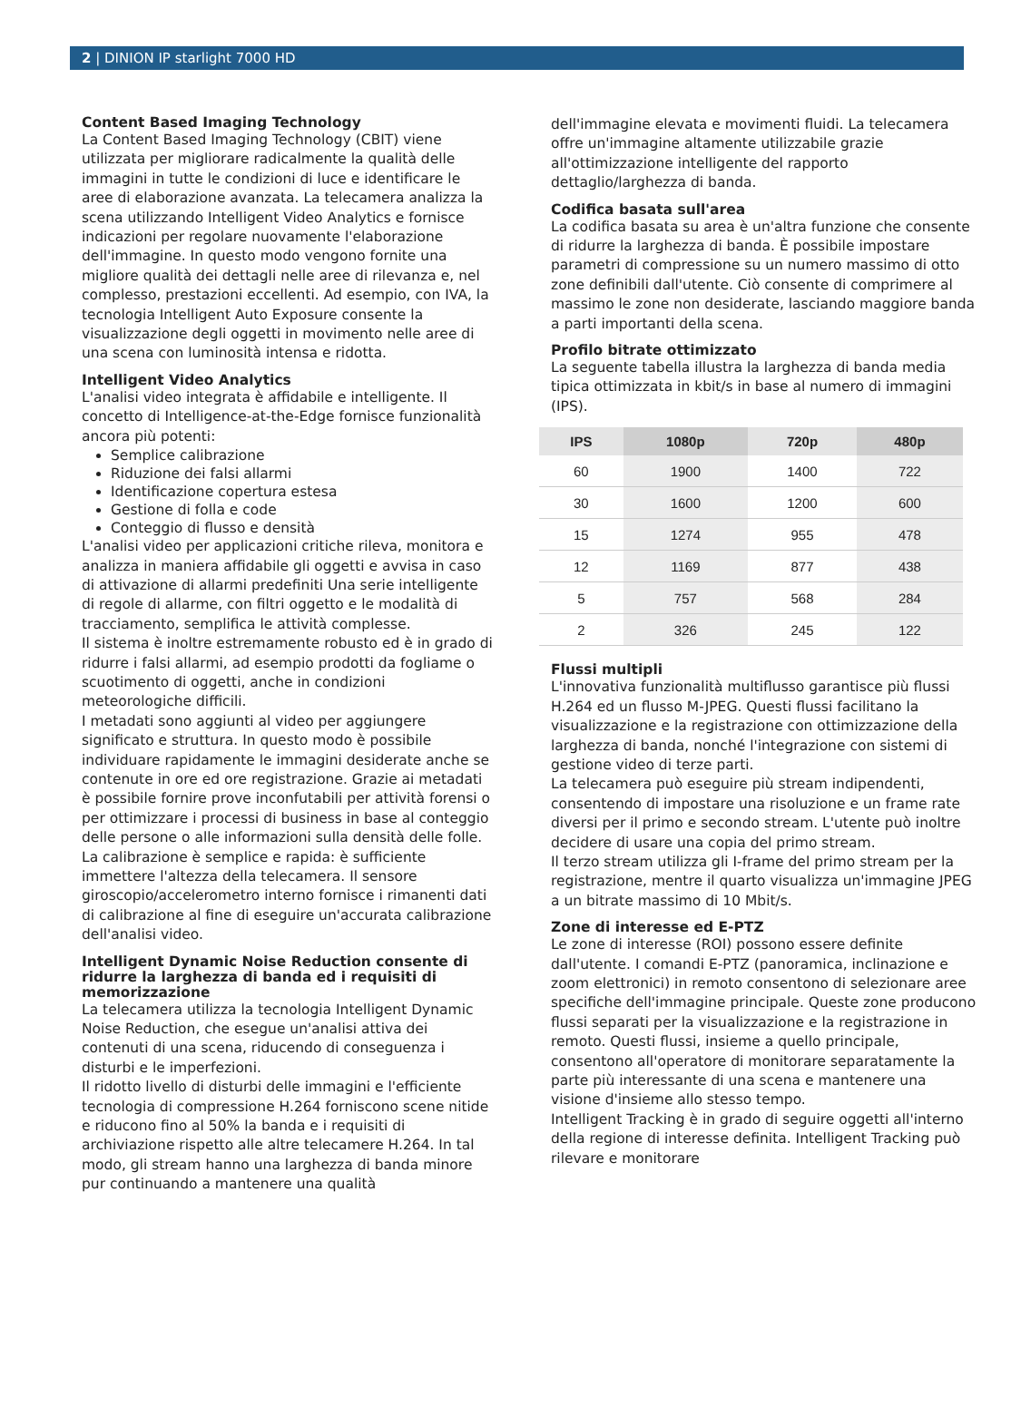2 | DINION IP starlight 7000 HD
Content Based Imaging Technology
La Content Based Imaging Technology (CBIT) viene utilizzata per migliorare radicalmente la qualità delle immagini in tutte le condizioni di luce e identificare le aree di elaborazione avanzata. La telecamera analizza la scena utilizzando Intelligent Video Analytics e fornisce indicazioni per regolare nuovamente l'elaborazione dell'immagine. In questo modo vengono fornite una migliore qualità dei dettagli nelle aree di rilevanza e, nel complesso, prestazioni eccellenti. Ad esempio, con IVA, la tecnologia Intelligent Auto Exposure consente la visualizzazione degli oggetti in movimento nelle aree di una scena con luminosità intensa e ridotta.
Intelligent Video Analytics
L'analisi video integrata è affidabile e intelligente. Il concetto di Intelligence-at-the-Edge fornisce funzionalità ancora più potenti:
Semplice calibrazione
Riduzione dei falsi allarmi
Identificazione copertura estesa
Gestione di folla e code
Conteggio di flusso e densità
L'analisi video per applicazioni critiche rileva, monitora e analizza in maniera affidabile gli oggetti e avvisa in caso di attivazione di allarmi predefiniti Una serie intelligente di regole di allarme, con filtri oggetto e le modalità di tracciamento, semplifica le attività complesse.
Il sistema è inoltre estremamente robusto ed è in grado di ridurre i falsi allarmi, ad esempio prodotti da fogliame o scuotimento di oggetti, anche in condizioni meteorologiche difficili.
I metadati sono aggiunti al video per aggiungere significato e struttura. In questo modo è possibile individuare rapidamente le immagini desiderate anche se contenute in ore ed ore registrazione. Grazie ai metadati è possibile fornire prove inconfutabili per attività forensi o per ottimizzare i processi di business in base al conteggio delle persone o alle informazioni sulla densità delle folle.
La calibrazione è semplice e rapida: è sufficiente immettere l'altezza della telecamera. Il sensore giroscopio/accelerometro interno fornisce i rimanenti dati di calibrazione al fine di eseguire un'accurata calibrazione dell'analisi video.
Intelligent Dynamic Noise Reduction consente di ridurre la larghezza di banda ed i requisiti di memorizzazione
La telecamera utilizza la tecnologia Intelligent Dynamic Noise Reduction, che esegue un'analisi attiva dei contenuti di una scena, riducendo di conseguenza i disturbi e le imperfezioni.
Il ridotto livello di disturbi delle immagini e l'efficiente tecnologia di compressione H.264 forniscono scene nitide e riducono fino al 50% la banda e i requisiti di archiviazione rispetto alle altre telecamere H.264. In tal modo, gli stream hanno una larghezza di banda minore pur continuando a mantenere una qualità
dell'immagine elevata e movimenti fluidi. La telecamera offre un'immagine altamente utilizzabile grazie all'ottimizzazione intelligente del rapporto dettaglio/larghezza di banda.
Codifica basata sull'area
La codifica basata su area è un'altra funzione che consente di ridurre la larghezza di banda. È possibile impostare parametri di compressione su un numero massimo di otto zone definibili dall'utente. Ciò consente di comprimere al massimo le zone non desiderate, lasciando maggiore banda a parti importanti della scena.
Profilo bitrate ottimizzato
La seguente tabella illustra la larghezza di banda media tipica ottimizzata in kbit/s in base al numero di immagini (IPS).
| IPS | 1080p | 720p | 480p |
| --- | --- | --- | --- |
| 60 | 1900 | 1400 | 722 |
| 30 | 1600 | 1200 | 600 |
| 15 | 1274 | 955 | 478 |
| 12 | 1169 | 877 | 438 |
| 5 | 757 | 568 | 284 |
| 2 | 326 | 245 | 122 |
Flussi multipli
L'innovativa funzionalità multiflusso garantisce più flussi H.264 ed un flusso M-JPEG. Questi flussi facilitano la visualizzazione e la registrazione con ottimizzazione della larghezza di banda, nonché l'integrazione con sistemi di gestione video di terze parti.
La telecamera può eseguire più stream indipendenti, consentendo di impostare una risoluzione e un frame rate diversi per il primo e secondo stream. L'utente può inoltre decidere di usare una copia del primo stream.
Il terzo stream utilizza gli I-frame del primo stream per la registrazione, mentre il quarto visualizza un'immagine JPEG a un bitrate massimo di 10 Mbit/s.
Zone di interesse ed E-PTZ
Le zone di interesse (ROI) possono essere definite dall'utente. I comandi E-PTZ (panoramica, inclinazione e zoom elettronici) in remoto consentono di selezionare aree specifiche dell'immagine principale. Queste zone producono flussi separati per la visualizzazione e la registrazione in remoto. Questi flussi, insieme a quello principale, consentono all'operatore di monitorare separatamente la parte più interessante di una scena e mantenere una visione d'insieme allo stesso tempo.
Intelligent Tracking è in grado di seguire oggetti all'interno della regione di interesse definita. Intelligent Tracking può rilevare e monitorare